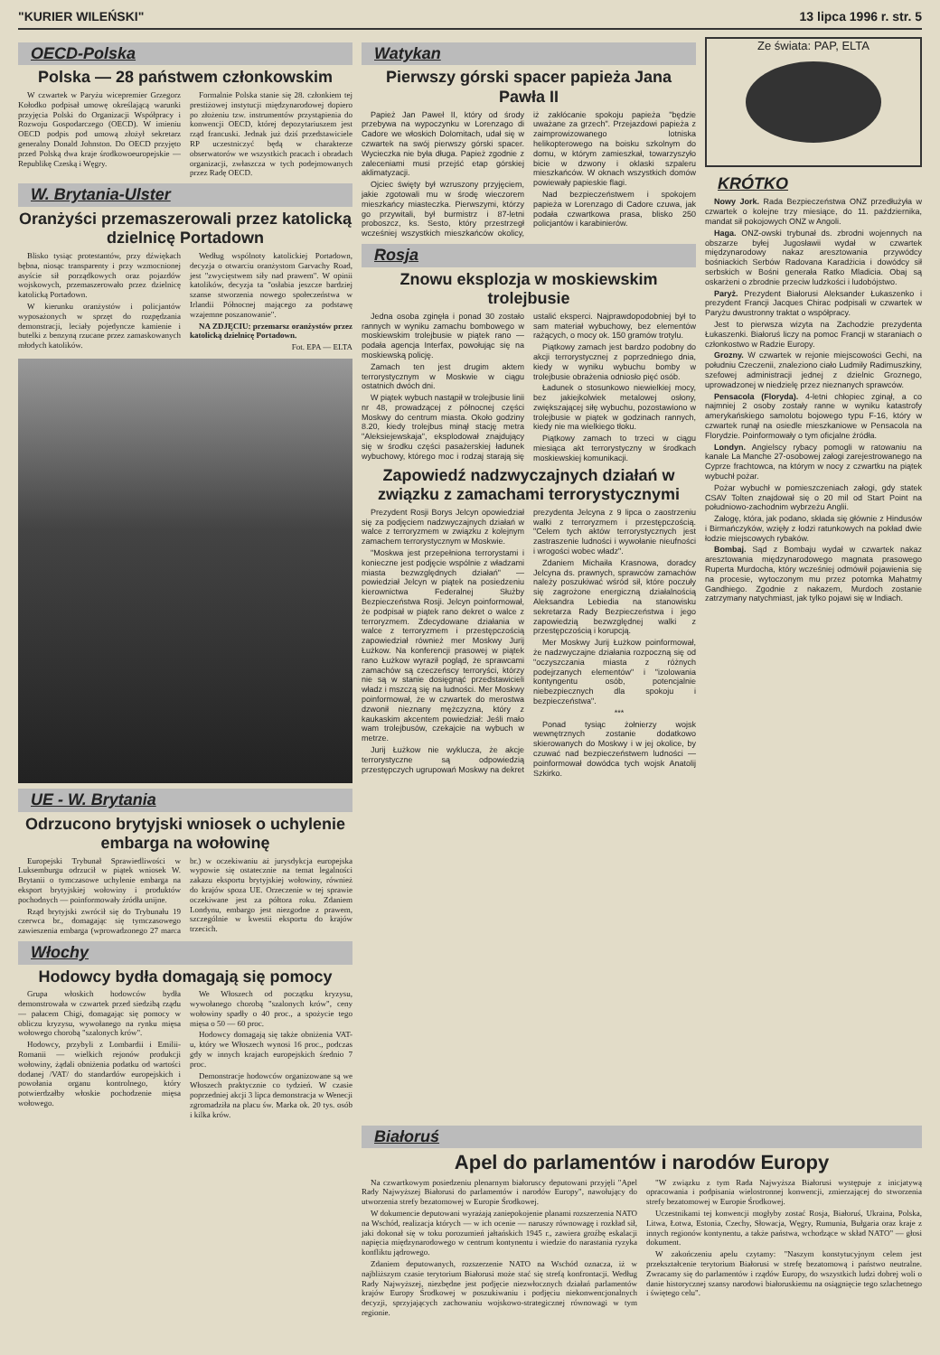"KURIER WILEŃSKI" 13 lipca 1996 r. str. 5
OECD-Polska
Polska — 28 państwem członkowskim
W czwartek w Paryżu wicepremier Grzegorz Kołodko podpisał umowę określającą warunki przyjęcia Polski do Organizacji Współpracy i Rozwoju Gospodarczego (OECD). W imieniu OECD podpis pod umową złożył sekretarz generalny Donald Johnston. Do OECD przyjęto przed Polską dwa kraje środkowoeuropejskie — Republikę Czeską i Węgry.
Formalnie Polska stanie się 28. członkiem tej prestiżowej instytucji międzynarodowej dopiero po złożeniu tzw. instrumentów przystąpienia do konwencji OECD, której depozytariuszem jest rząd francuski. Jednak już dziś przedstawiciele RP uczestniczyć będą w charakterze obserwatorów we wszystkich pracach i obradach organizacji, zwłaszcza w tych podejmowanych przez Radę OECD.
W. Brytania-Ulster
Oranżyści przemaszerowali przez katolicką dzielnicę Portadown
Blisko tysiąc protestantów, przy dźwiękach bębna, niosąc transparenty i przy wzmocnionej asyście sił porządkowych oraz pojazdów wojskowych, przemaszerowało przez dzielnicę katolicką Portadown.
W kierunku oranżystów i policjantów wyposażonych w sprzęt do rozpędzania demonstracji, leciały pojedyncze kamienie i butelki z benzyną rzucane przez zamaskowanych młodych katolików.
Według wspólnoty katolickiej Portadown, decyzja o otwarciu oranżystom Garvachy Road, jest "zwycięstwem siły nad prawem". W opinii katolików, decyzja ta "osłabia jeszcze bardziej szanse stworzenia nowego społeczeństwa w Irlandii Północnej mającego za podstawę wzajemne poszanowanie".
NA ZDJĘCIU: przemarsz oranżystów przez katolicką dzielnicę Portadown.
Fot. EPA — ELTA
UE - W. Brytania
Odrzucono brytyjski wniosek o uchylenie embarga na wołowinę
Europejski Trybunał Sprawiedliwości w Luksemburgu odrzucił w piątek wniosek W. Brytanii o tymczasowe uchylenie embarga na eksport brytyjskiej wołowiny i produktów pochodnych — poinformowały źródła unijne.
Rząd brytyjski zwrócił się do Trybunału 19 czerwca br., domagając się tymczasowego zawieszenia embarga (wprowadzonego 27 marca br.) w oczekiwaniu aż jurysdykcja europejska wypowie się ostatecznie na temat legalności zakazu eksportu brytyjskiej wołowiny, również do krajów spoza UE. Orzeczenie w tej sprawie oczekiwane jest za półtora roku. Zdaniem Londynu, embargo jest niezgodne z prawem, szczególnie w kwestii eksportu do krajów trzecich.
Włochy
Hodowcy bydła domagają się pomocy
Grupa włoskich hodowców bydła demonstrowała w czwartek przed siedzibą rządu — pałacem Chigi, domagając się pomocy w obliczu kryzysu, wywołanego na rynku mięsa wołowego chorobą "szalonych krów".
Hodowcy, przybyli z Lombardii i Emilii-Romanii — wielkich rejonów produkcji wołowiny, żądali obniżenia podatku od wartości dodanej /VAT/ do standardów europejskich i powołania organu kontrolnego, który potwierdzałby włoskie pochodzenie mięsa wołowego.
We Włoszech od początku kryzysu, wywołanego chorobą "szalonych krów", ceny wołowiny spadły o 40 proc., a spożycie tego mięsa o 50 — 60 proc.
Hodowcy domagają się także obniżenia VAT-u, który we Włoszech wynosi 16 proc., podczas gdy w innych krajach europejskich średnio 7 proc.
Demonstracje hodowców organizowane są we Włoszech praktycznie co tydzień. W czasie poprzedniej akcji 3 lipca demonstracja w Wenecji zgromadziła na placu św. Marka ok. 20 tys. osób i kilka krów.
Watykan
Pierwszy górski spacer papieża Jana Pawła II
Papież Jan Paweł II, który od środy przebywa na wypoczynku w Lorenzago di Cadore we włoskich Dolomitach, udał się w czwartek na swój pierwszy górski spacer. Wycieczka nie była długa. Papież zgodnie z zaleceniami musi przejść etap górskiej aklimatyzacji.
Ojciec święty był wzruszony przyjęciem, jakie zgotowali mu w środę wieczorem mieszkańcy miasteczka. Pierwszymi, którzy go przywitali, był burmistrz i 87-letni proboszcz, ks. Sesto, który przestrzegł wcześniej wszystkich mieszkańców okolicy, iż zakłócanie spokoju papieża "będzie uważane za grzech". Przejazdowi papieża z zaimprowizowanego lotniska helikopterowego na boisku szkolnym do domu, w którym zamieszkał, towarzyszyło bicie w dzwony i oklaski szpaleru mieszkańców. W oknach wszystkich domów powiewały papieskie flagi.
Nad bezpieczeństwem i spokojem papieża w Lorenzago di Cadore czuwa, jak podała czwartkowa prasa, blisko 250 policjantów i karabinierów.
Rosja
Znowu eksplozja w moskiewskim trolejbusie
Jedna osoba zginęła i ponad 30 zostało rannych w wyniku zamachu bombowego w moskiewskim trolejbusie w piątek rano — podała agencja Interfax, powołując się na moskiewską policję.
Zamach ten jest drugim aktem terrorystycznym w Moskwie w ciągu ostatnich dwóch dni.
W piątek wybuch nastąpił w trolejbusie linii nr 48, prowadzącej z północnej części Moskwy do centrum miasta. Około godziny 8.20, kiedy trolejbus minął stację metra "Aleksiejewskaja", eksplodował znajdujący się w środku części pasażerskiej ładunek wybuchowy, którego moc i rodzaj starają się ustalić eksperci. Najprawdopodobniej był to sam materiał wybuchowy, bez elementów rażących, o mocy ok. 150 gramów trotylu.
Piątkowy zamach jest bardzo podobny do akcji terrorystycznej z poprzedniego dnia, kiedy w wyniku wybuchu bomby w trolejbusie obrażenia odniosło pięć osób.
Ładunek o stosunkowo niewielkiej mocy, bez jakiejkolwiek metalowej osłony, zwiększającej siłę wybuchu, pozostawiono w trolejbusie w piątek w godzinach rannych, kiedy nie ma wielkiego tłoku.
Piątkowy zamach to trzeci w ciągu miesiąca akt terrorystyczny w środkach moskiewskiej komunikacji.
Zapowiedź nadzwyczajnych działań w związku z zamachami terrorystycznymi
Prezydent Rosji Borys Jelcyn opowiedział się za podjęciem nadzwyczajnych działań w walce z terroryzmem w związku z kolejnym zamachem terrorystycznym w Moskwie.
"Moskwa jest przepełniona terrorystami i konieczne jest podjęcie wspólnie z władzami miasta bezwzględnych działań" — powiedział Jelcyn w piątek na posiedzeniu kierownictwa Federalnej Służby Bezpieczeństwa Rosji. Jelcyn poinformował, że podpisał w piątek rano dekret o walce z terroryzmem. Zdecydowane działania w walce z terroryzmem i przestępczością zapowiedział również mer Moskwy Jurij Łużkow. Na konferencji prasowej w piątek rano Łużkow wyraził pogląd, że sprawcami zamachów są czeczeńscy terroryści, którzy nie są w stanie dosięgnąć przedstawicieli władz i mszczą się na ludności. Mer Moskwy poinformował, że w czwartek do merostwa dzwonił nieznany mężczyzna, który z kaukaskim akcentem powiedział: Jeśli mało wam trolejbusów, czekajcie na wybuch w metrze.
Jurij Łużkow nie wyklucza, że akcje terrorystyczne są odpowiedzią przestępczych ugrupowań Moskwy na dekret prezydenta Jelcyna z 9 lipca o zaostrzeniu walki z terroryzmem i przestępczością. "Celem tych aktów terrorystycznych jest zastraszenie ludności i wywołanie nieufności i wrogości wobec władz".
Zdaniem Michaiła Krasnowa, doradcy Jelcyna ds. prawnych, sprawców zamachów należy poszukiwać wśród sił, które poczuły się zagrożone energiczną działalnością Aleksandra Lebiedia na stanowisku sekretarza Rady Bezpieczeństwa i jego zapowiedzią bezwzględnej walki z przestępczością i korupcją.
Mer Moskwy Jurij Łużkow poinformował, że nadzwyczajne działania rozpoczną się od "oczyszczania miasta z różnych podejrzanych elementów" i "izolowania kontyngentu osób, potencjalnie niebezpiecznych dla spokoju i bezpieczeństwa".
***
Ponad tysiąc żołnierzy wojsk wewnętrznych zostanie dodatkowo skierowanych do Moskwy i w jej okolice, by czuwać nad bezpieczeństwem ludności — poinformował dowódca tych wojsk Anatolij Szkirko.
Ze świata: PAP, ELTA
KRÓTKO
Nowy Jork. Rada Bezpieczeństwa ONZ przedłużyła w czwartek o kolejne trzy miesiące, do 11. października, mandat sił pokojowych ONZ w Angoli.
Haga. ONZ-owski trybunał ds. zbrodni wojennych na obszarze byłej Jugosławii wydał w czwartek międzynarodowy nakaz aresztowania przywódcy bośniackich Serbów Radovana Karadżicia i dowódcy sił serbskich w Bośni generała Ratko Mladicia. Obaj są oskarżeni o zbrodnie przeciw ludzkości i ludobójstwo.
Paryż. Prezydent Białorusi Aleksander Łukaszenko i prezydent Francji Jacques Chirac podpisali w czwartek w Paryżu dwustronny traktat o współpracy.
Jest to pierwsza wizyta na Zachodzie prezydenta Łukaszenki. Białoruś liczy na pomoc Francji w staraniach o członkostwo w Radzie Europy.
Grozny. W czwartek w rejonie miejscowości Gechi, na południu Czeczenii, znaleziono ciało Ludmiły Radimuszkiny, szefowej administracji jednej z dzielnic Groznego, uprowadzonej w niedzielę przez nieznanych sprawców.
Pensacola (Floryda). 4-letni chłopiec zginął, a co najmniej 2 osoby zostały ranne w wyniku katastrofy amerykańskiego samolotu bojowego typu F-16, który w czwartek runął na osiedle mieszkaniowe w Pensacola na Florydzie. Poinformowały o tym oficjalne źródła.
Londyn. Angielscy rybacy pomogli w ratowaniu na kanale La Manche 27-osobowej załogi zarejestrowanego na Cyprze frachtowca, na którym w nocy z czwartku na piątek wybuchł pożar.
Pożar wybuchł w pomieszczeniach załogi, gdy statek CSAV Tolten znajdował się o 20 mil od Start Point na południowo-zachodnim wybrzeżu Anglii.
Załogę, która, jak podano, składa się głównie z Hindusów i Birmańczyków, wzięły z łodzi ratunkowych na pokład dwie łodzie miejscowych rybaków.
Bombaj. Sąd z Bombaju wydał w czwartek nakaz aresztowania międzynarodowego magnata prasowego Ruperta Murdocha, który wcześniej odmówił pojawienia się na procesie, wytoczonym mu przez potomka Mahatmy Gandhiego. Zgodnie z nakazem, Murdoch zostanie zatrzymany natychmiast, jak tylko pojawi się w Indiach.
Białoruś
Apel do parlamentów i narodów Europy
Na czwartkowym posiedzeniu plenarnym białoruscy deputowani przyjęli "Apel Rady Najwyższej Białorusi do parlamentów i narodów Europy", nawołujący do utworzenia strefy bezatomowej w Europie Środkowej.
W dokumencie deputowani wyrażają zaniepokojenie planami rozszerzenia NATO na Wschód, realizacja których — w ich ocenie — naruszy równowagę i rozkład sił, jaki dokonał się w toku porozumień jałtańskich 1945 r., zawiera groźbę eskalacji napięcia międzynarodowego w centrum kontynentu i wiedzie do narastania ryzyka konfliktu jądrowego.
Zdaniem deputowanych, rozszerzenie NATO na Wschód oznacza, iż w najbliższym czasie terytorium Białorusi może stać się strefą konfrontacji. Według Rady Najwyższej, niezbędne jest podjęcie niezwłocznych działań parlamentów krajów Europy Środkowej w poszukiwaniu i podjęciu niekonwencjonalnych decyzji, sprzyjających zachowaniu wojskowo-strategicznej równowagi w tym regionie.
"W związku z tym Rada Najwyższa Białorusi występuje z inicjatywą opracowania i podpisania wielostronnej konwencji, zmierzającej do stworzenia strefy bezatomowej w Europie Środkowej.
Uczestnikami tej konwencji mogłyby zostać Rosja, Białoruś, Ukraina, Polska, Litwa, Łotwa, Estonia, Czechy, Słowacja, Węgry, Rumunia, Bułgaria oraz kraje z innych regionów kontynentu, a także państwa, wchodzące w skład NATO" — głosi dokument.
W zakończeniu apelu czytamy: "Naszym konstytucyjnym celem jest przekształcenie terytorium Białorusi w strefę bezatomową i państwo neutralne. Zwracamy się do parlamentów i rządów Europy, do wszystkich ludzi dobrej woli o danie historycznej szansy narodowi białoruskiemu na osiągnięcie tego szlachetnego i świętego celu".